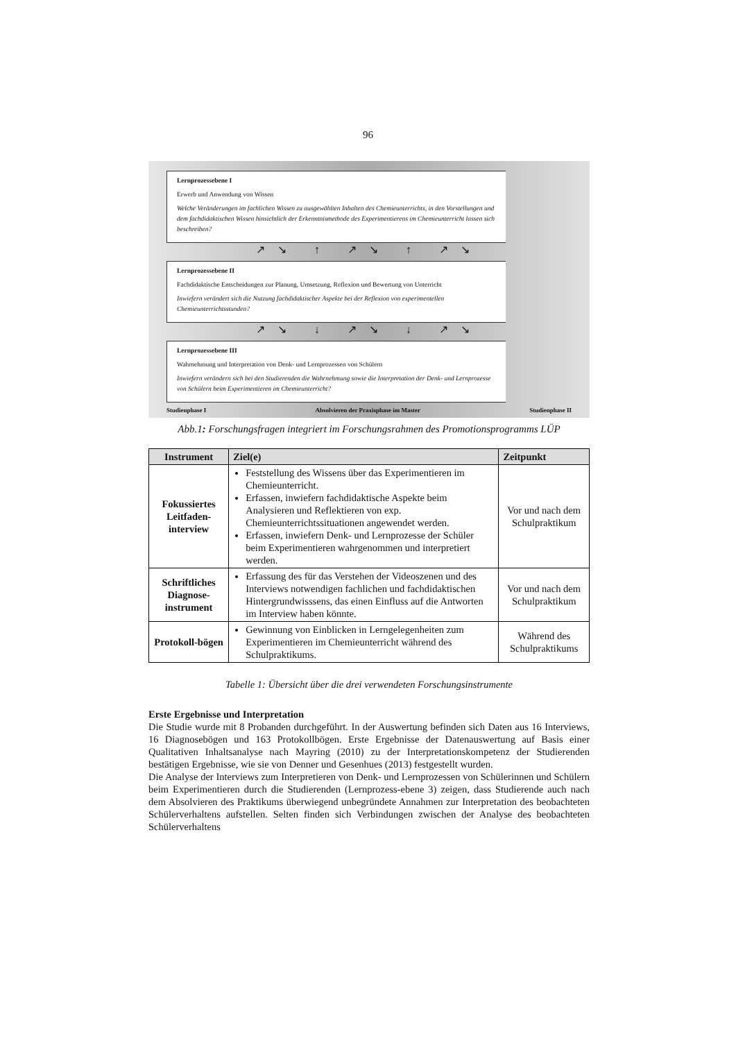96
Lernprozessebene I
Erwerb und Anwendung von Wissen
Welche Veränderungen im fachlichen Wissen zu ausgewählten Inhalten des Chemieunterrichts, in den Vorstellungen und dem fachdidaktischen Wissen hinsichtlich der Erkenntnismethode des Experimentierens im Chemieunterricht lassen sich beschreiben?
↗↘ ↑ ↗↘ ↑ ↗↘
Lernprozessebene II
Fachdidaktische Entscheidungen zur Planung, Umsetzung, Reflexion und Bewertung von Unterricht
Inwiefern verändert sich die Nutzung fachdidaktischer Aspekte bei der Reflexion von experimentellen Chemieunterrichtsstunden?
↗↘ ↓ ↗↘ ↓ ↗↘
Lernprozessebene III
Wahrnehmung und Interpretation von Denk- und Lernprozessen von Schülern
Inwiefern verändern sich bei den Studierenden die Wahrnehmung sowie die Interpretation der Denk- und Lernprozesse von Schülern beim Experimentieren im Chemieunterricht?
Studienphase I Absolvieren der Praxisphase im Master Studienphase II
Abb.1: Forschungsfragen integriert im Forschungsrahmen des Promotionsprogramms LÜP
| Instrument | Ziel(e) | Zeitpunkt |
| --- | --- | --- |
| Fokussiertes Leitfaden-interview | Feststellung des Wissens über das Experimentieren im Chemieunterricht. Erfassen, inwiefern fachdidaktische Aspekte beim Analysieren und Reflektieren von exp. Chemieunterrichtssituationen angewendet werden. Erfassen, inwiefern Denk- und Lernprozesse der Schüler beim Experimentieren wahrgenommen und interpretiert werden. | Vor und nach dem Schulpraktikum |
| Schriftliches Diagnose-instrument | Erfassung des für das Verstehen der Videoszenen und des Interviews notwendigen fachlichen und fachdidaktischen Hintergrundwisssens, das einen Einfluss auf die Antworten im Interview haben könnte. | Vor und nach dem Schulpraktikum |
| Protokoll-bögen | Gewinnung von Einblicken in Lerngelegenheiten zum Experimentieren im Chemieunterricht während des Schulpraktikums. | Während des Schulpraktikums |
Tabelle 1: Übersicht über die drei verwendeten Forschungsinstrumente
Erste Ergebnisse und Interpretation
Die Studie wurde mit 8 Probanden durchgeführt. In der Auswertung befinden sich Daten aus 16 Interviews, 16 Diagnosebögen und 163 Protokollbögen. Erste Ergebnisse der Datenauswertung auf Basis einer Qualitativen Inhaltsanalyse nach Mayring (2010) zu der Interpretationskompetenz der Studierenden bestätigen Ergebnisse, wie sie von Denner und Gesenhues (2013) festgestellt wurden.
Die Analyse der Interviews zum Interpretieren von Denk- und Lernprozessen von Schülerinnen und Schülern beim Experimentieren durch die Studierenden (Lernprozess-ebene 3) zeigen, dass Studierende auch nach dem Absolvieren des Praktikums überwiegend unbegründete Annahmen zur Interpretation des beobachteten Schülerverhaltens aufstellen. Selten finden sich Verbindungen zwischen der Analyse des beobachteten Schülerverhaltens